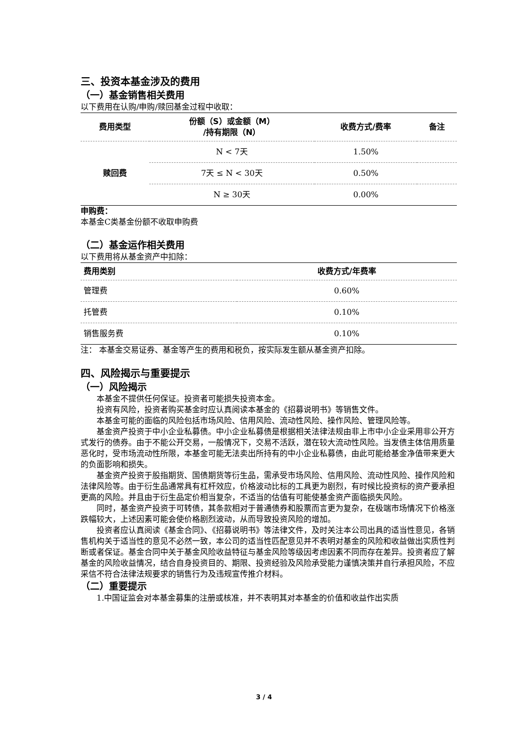三、投资本基金涉及的费用
（一）基金销售相关费用
以下费用在认购/申购/赎回基金过程中收取：
| 费用类型 | 份额（S）或金额（M） /持有期限（N） | 收费方式/费率 | 备注 |
| --- | --- | --- | --- |
| 赎回费 | N < 7天 | 1.50% | |
| | 7天 ≤ N < 30天 | 0.50% | |
| | N ≥ 30天 | 0.00% | |
申购费：
本基金C类基金份额不收取申购费
（二）基金运作相关费用
以下费用将从基金资产中扣除：
| 费用类别 | 收费方式/年费率 |
| --- | --- |
| 管理费 | 0.60% |
| 托管费 | 0.10% |
| 销售服务费 | 0.10% |
注： 本基金交易证券、基金等产生的费用和税负，按实际发生额从基金资产扣除。
四、风险揭示与重要提示
（一）风险揭示
本基金不提供任何保证。投资者可能损失投资本金。
投资有风险，投资者购买基金时应认真阅读本基金的《招募说明书》等销售文件。
本基金可能的面临的风险包括市场风险、信用风险、流动性风险、操作风险、管理风险等。
基金资产投资于中小企业私募债。中小企业私募债是根据相关法律法规由非上市中小企业采用非公开方式发行的债券。由于不能公开交易，一般情况下，交易不活跃，潜在较大流动性风险。当发债主体信用质量恶化时，受市场流动性所限，本基金可能无法卖出所持有的中小企业私募债，由此可能给基金净值带来更大的负面影响和损失。
基金资产投资于股指期货、国债期货等衍生品，需承受市场风险、信用风险、流动性风险、操作风险和法律风险等。由于衍生品通常具有杠杆效应，价格波动比标的工具更为剧烈，有时候比投资标的资产要承担更高的风险。并且由于衍生品定价相当复杂，不适当的估值有可能使基金资产面临损失风险。
同时，基金资产投资于可转债，其条款相对于普通债券和股票而言更为复杂，在极端市场情况下价格涨跌幅较大，上述因素可能会使价格剧烈波动，从而导致投资风险的增加。
投资者应认真阅读《基金合同》、《招募说明书》等法律文件，及时关注本公司出具的适当性意见，各销售机构关于适当性的意见不必然一致，本公司的适当性匹配意见并不表明对基金的风险和收益做出实质性判断或者保证。基金合同中关于基金风险收益特征与基金风险等级因考虑因素不同而存在差异。投资者应了解基金的风险收益情况，结合自身投资目的、期限、投资经验及风险承受能力谨慎决策并自行承担风险，不应采信不符合法律法规要求的销售行为及违规宣传推介材料。
（二）重要提示
1.中国证监会对本基金募集的注册或核准，并不表明其对本基金的价值和收益作出实质
3 / 4